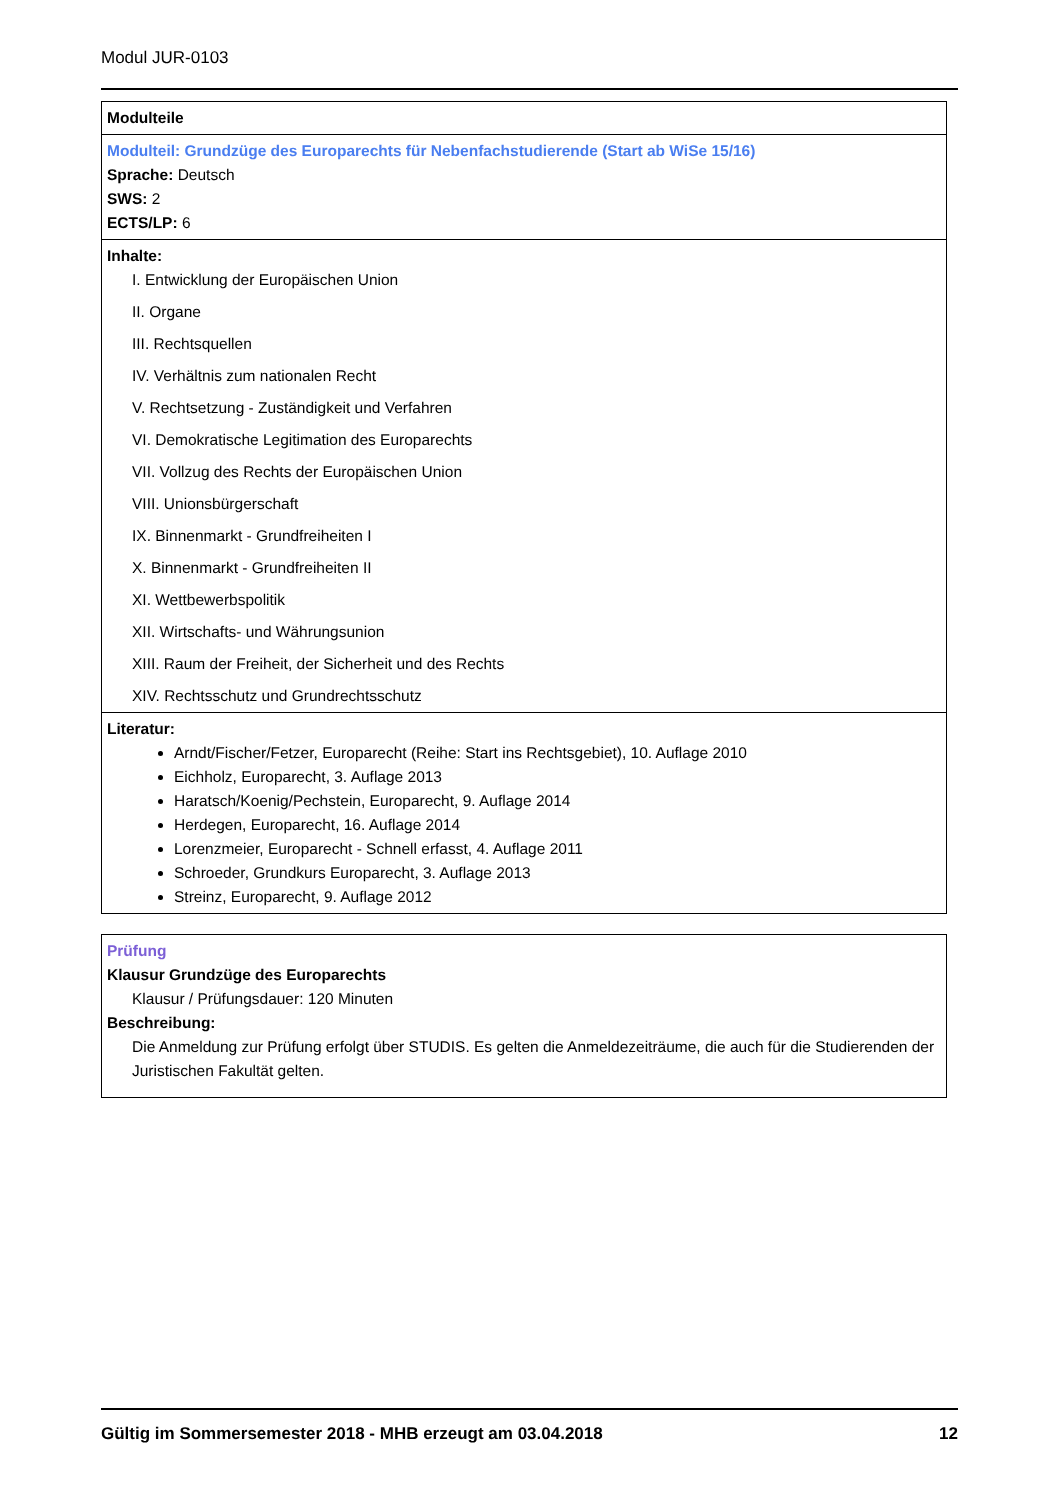Modul JUR-0103
| Modulteile |
| Modulteil: Grundzüge des Europarechts für Nebenfachstudierende (Start ab WiSe 15/16) Sprache: Deutsch SWS: 2 ECTS/LP: 6 |
| Inhalte: I. Entwicklung der Europäischen Union II. Organe III. Rechtsquellen IV. Verhältnis zum nationalen Recht V. Rechtsetzung - Zuständigkeit und Verfahren VI. Demokratische Legitimation des Europarechts VII. Vollzug des Rechts der Europäischen Union VIII. Unionsbürgerschaft IX. Binnenmarkt - Grundfreiheiten I X. Binnenmarkt - Grundfreiheiten II XI. Wettbewerbspolitik XII. Wirtschafts- und Währungsunion XIII. Raum der Freiheit, der Sicherheit und des Rechts XIV. Rechtsschutz und Grundrechtsschutz |
| Literatur: Arndt/Fischer/Fetzer, Europarecht (Reihe: Start ins Rechtsgebiet), 10. Auflage 2010 Eichholz, Europarecht, 3. Auflage 2013 Haratsch/Koenig/Pechstein, Europarecht, 9. Auflage 2014 Herdegen, Europarecht, 16. Auflage 2014 Lorenzmeier, Europarecht - Schnell erfasst, 4. Auflage 2011 Schroeder, Grundkurs Europarecht, 3. Auflage 2013 Streinz, Europarecht, 9. Auflage 2012 |
| Prüfung Klausur Grundzüge des Europarechts Klausur / Prüfungsdauer: 120 Minuten Beschreibung: Die Anmeldung zur Prüfung erfolgt über STUDIS. Es gelten die Anmeldezeiträume, die auch für die Studierenden der Juristischen Fakultät gelten. |
Gültig im Sommersemester 2018 - MHB erzeugt am 03.04.2018 12